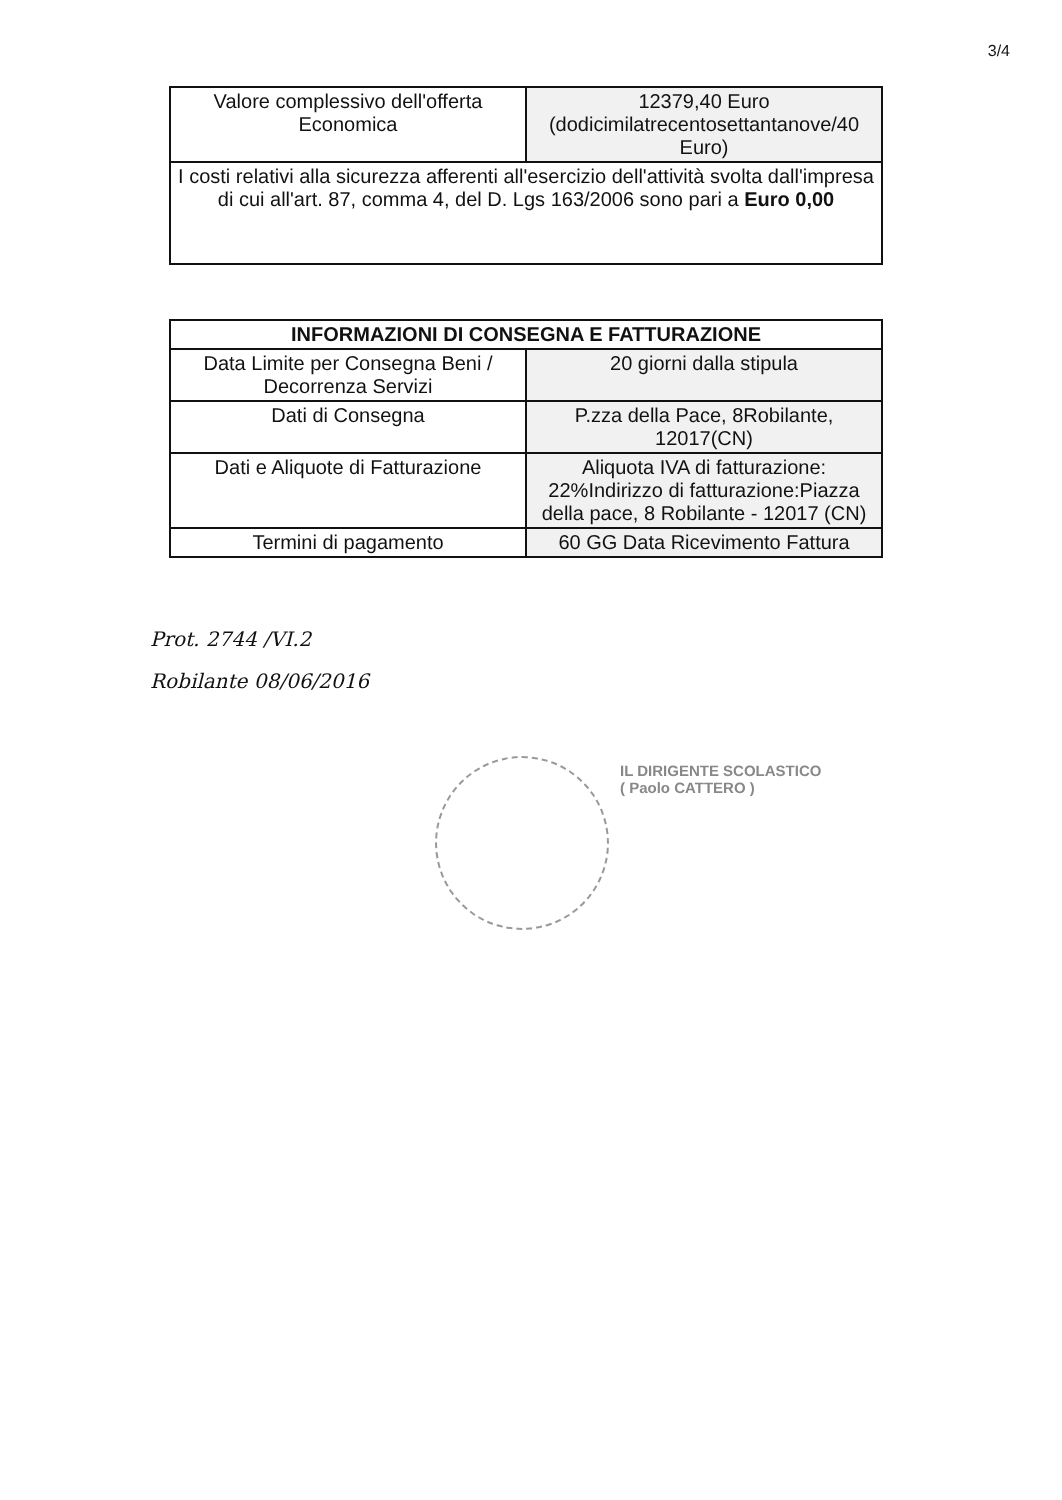3/4
| Valore complessivo dell'offerta Economica | 12379,40 Euro (dodicimilatrecentosettantanove/40 Euro) |
| I costi relativi alla sicurezza afferenti all'esercizio dell'attività svolta dall'impresa di cui all'art. 87, comma 4, del D. Lgs 163/2006 sono pari a Euro 0,00 | |
| INFORMAZIONI DI CONSEGNA E FATTURAZIONE | |
| --- | --- |
| Data Limite per Consegna Beni / Decorrenza Servizi | 20 giorni dalla stipula |
| Dati di Consegna | P.zza della Pace, 8Robilante, 12017(CN) |
| Dati e Aliquote di Fatturazione | Aliquota IVA di fatturazione: 22%Indirizzo di fatturazione:Piazza della pace, 8 Robilante - 12017 (CN) |
| Termini di pagamento | 60 GG Data Ricevimento Fattura |
Prot. 2744 /VI.2
Robilante 08/06/2016
IL DIRIGENTE SCOLASTICO
( Paolo CATTERO )